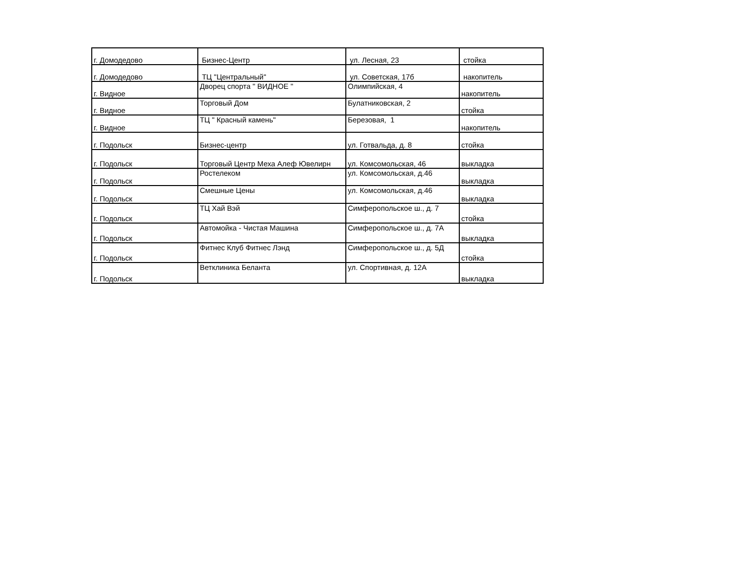| г. Домодедово | Бизнес-Центр | ул. Лесная, 23 | стойка |
| г. Домодедово | ТЦ "Центральный" | ул. Советская, 17б | накопитель |
| г. Видное | Дворец спорта " ВИДНОЕ " | Олимпийская, 4 | накопитель |
| г. Видное | Торговый Дом | Булатниковская, 2 | стойка |
| г. Видное | ТЦ " Красный камень" | Березовая, 1 | накопитель |
| г. Подольск | Бизнес-центр | ул. Готвальда, д. 8 | стойка |
| г. Подольск | Торговый Центр Меха Алеф Ювелирн | ул. Комсомольская, 46 | выкладка |
| г. Подольск | Ростелеком | ул. Комсомольская, д.46 | выкладка |
| г. Подольск | Смешные Цены | ул. Комсомольская, д.46 | выкладка |
| г. Подольск | ТЦ Хай Вэй | Симферопольское ш., д. 7 | стойка |
| г. Подольск | Автомойка - Чистая Машина | Симферопольское ш., д. 7А | выкладка |
| г. Подольск | Фитнес Клуб Фитнес Лэнд | Симферопольское ш., д. 5Д | стойка |
| г. Подольск | Ветклиника Беланта | ул. Спортивная, д. 12А | выкладка |